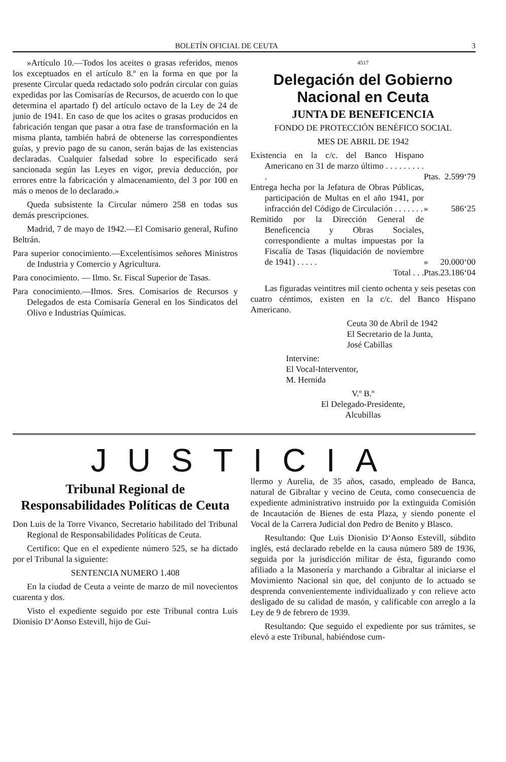BOLETÍN OFICIAL DE CEUTA 3
»Artículo 10.—Todos los aceites o grasas referidos, menos los exceptuados en el artículo 8.º en la forma en que por la presente Circular queda redactado solo podrán circular con guías expedidas por las Comisarías de Recursos, de acuerdo con lo que determina el apartado f) del artículo octavo de la Ley de 24 de junio de 1941. En caso de que los acites o grasas producidos en fabricación tengan que pasar a otra fase de transformación en la misma planta, también habrá de obtenerse las correspondientes guías, y previo pago de su canon, serán bajas de las existencias declaradas. Cualquier falsedad sobre lo especificado será sancionada según las Leyes en vigor, previa deducción, por errores entre la fabricación y almacenamiento, del 3 por 100 en más o menos de lo declarado.»
Queda subsistente la Circular número 258 en todas sus demás prescripciones.
Madrid, 7 de mayo de 1942.—El Comisario general, Rufino Beltrán.
Para superior conocimiento.—Excelentísimos señores Ministros de Industria y Comercio y Agricultura.
Para conocimiento. — Ilmo. Sr. Fiscal Superior de Tasas.
Para conocimiento.—Ilmos. Sres. Comisarios de Recursos y Delegados de esta Comisaría General en los Sindicatos del Olivo e Industrias Químicas.
4517
Delegación del Gobierno Nacional en Ceuta
JUNTA DE BENEFICENCIA
FONDO DE PROTECCIÓN BENÉFICO SOCIAL
MES DE ABRIL DE 1942
| Existencia en la c/c. del Banco Hispano Americano en 31 de marzo último . . . . . . . . . . | Ptas. | 2.599‘79 |
| Entrega hecha por la Jefatura de Obras Públicas, participación de Multas en el año 1941, por infracción del Código de Circulación . . . . . . . | » | 586‘25 |
| Remitido por la Dirección General de Beneficencia y Obras Sociales, correspondiente a multas impuestas por la Fiscalía de Tasas (liquidación de noviembre de 1941) . . . . . | » | 20.000‘00 |
| Total . . . | Ptas. | 23.186‘04 |
Las figuradas veintitres mil ciento ochenta y seis pesetas con cuatro céntimos, existen en la c/c. del Banco Hispano Americano.
Ceuta 30 de Abril de 1942
El Secretario de la Junta,
José Cabillas
Intervine:
El Vocal-Interventor,
M. Hernida
V.º B.º
El Delegado-Presidente,
Alcubillas
JUSTICIA
Tribunal Regional de Responsabilidades Políticas de Ceuta
Don Luis de la Torre Vivanco, Secretario habilitado del Tribunal Regional de Responsabilidades Políticas de Ceuta.
Certifico: Que en el expediente número 525, se ha dictado por el Tribunal la siguiente:
SENTENCIA NUMERO 1.408
En la ciudad de Ceuta a veinte de marzo de mil novecientos cuarenta y dos.
Visto el expediente seguido por este Tribunal contra Luis Dionisio D‘Aonso Estevill, hijo de Gui-
llermo y Aurelia, de 35 años, casado, empleado de Banca, natural de Gibraltar y vecino de Ceuta, como consecuencia de expediente administrativo instruido por la extinguida Comisión de Incautación de Bienes de esta Plaza, y siendo ponente el Vocal de la Carrera Judicial don Pedro de Benito y Blasco.
Resultando: Que Luis Dionisio D‘Aonso Estevill, súbdito inglés, está declarado rebelde en la causa número 589 de 1936, seguida por la jurisdicción militar de ésta, figurando como afiliado a la Masonería y marchando a Gibraltar al iniciarse el Movimiento Nacional sin que, del conjunto de lo actuado se desprenda convenientemente individualizado y con relieve acto desligado de su calidad de masón, y calificable con arreglo a la Ley de 9 de febrero de 1939.
Resultando: Que seguido el expediente por sus trámites, se elevó a este Tribunal, habiéndose cum-